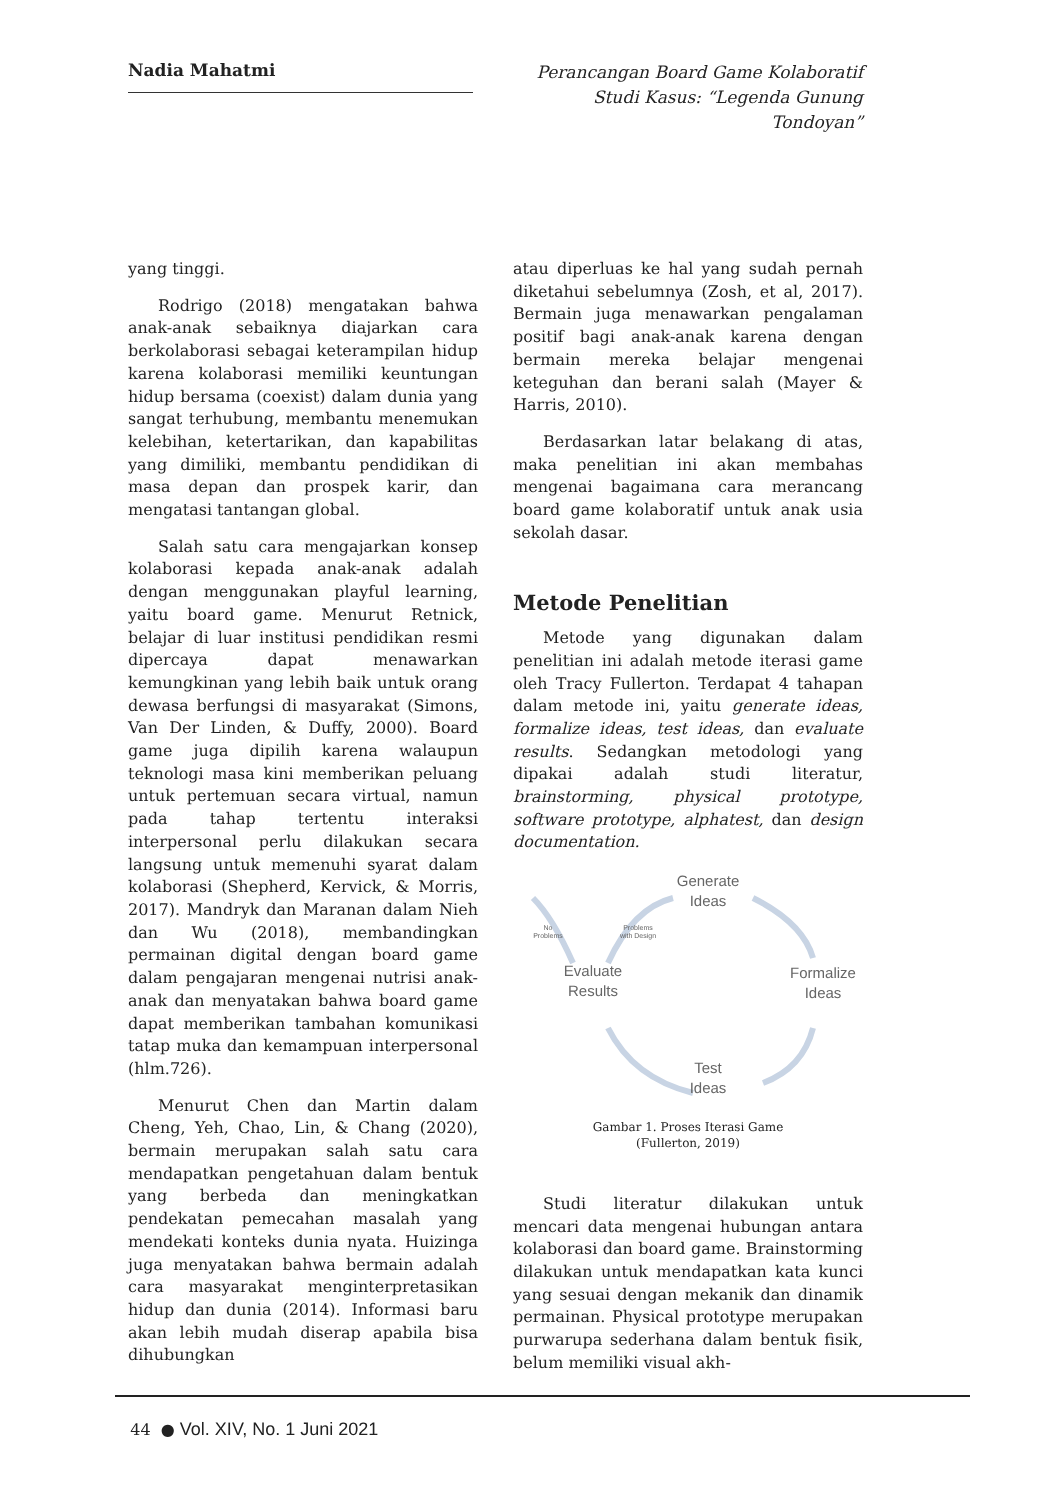Nadia Mahatmi
Perancangan Board Game Kolaboratif Studi Kasus: “Legenda Gunung Tondoyan”
yang tinggi.
Rodrigo (2018) mengatakan bahwa anak-anak sebaiknya diajarkan cara berkolaborasi sebagai keterampilan hidup karena kolaborasi memiliki keuntungan hidup bersama (coexist) dalam dunia yang sangat terhubung, membantu menemukan kelebihan, ketertarikan, dan kapabilitas yang dimiliki, membantu pendidikan di masa depan dan prospek karir, dan mengatasi tantangan global.
Salah satu cara mengajarkan konsep kolaborasi kepada anak-anak adalah dengan menggunakan playful learning, yaitu board game. Menurut Retnick, belajar di luar institusi pendidikan resmi dipercaya dapat menawarkan kemungkinan yang lebih baik untuk orang dewasa berfungsi di masyarakat (Simons, Van Der Linden, & Duffy, 2000). Board game juga dipilih karena walaupun teknologi masa kini memberikan peluang untuk pertemuan secara virtual, namun pada tahap tertentu interaksi interpersonal perlu dilakukan secara langsung untuk memenuhi syarat dalam kolaborasi (Shepherd, Kervick, & Morris, 2017). Mandryk dan Maranan dalam Nieh dan Wu (2018), membandingkan permainan digital dengan board game dalam pengajaran mengenai nutrisi anak-anak dan menyatakan bahwa board game dapat memberikan tambahan komunikasi tatap muka dan kemampuan interpersonal (hlm.726).
Menurut Chen dan Martin dalam Cheng, Yeh, Chao, Lin, & Chang (2020), bermain merupakan salah satu cara mendapatkan pengetahuan dalam bentuk yang berbeda dan meningkatkan pendekatan pemecahan masalah yang mendekati konteks dunia nyata. Huizinga juga menyatakan bahwa bermain adalah cara masyarakat menginterpretasikan hidup dan dunia (2014). Informasi baru akan lebih mudah diserap apabila bisa dihubungkan
atau diperluas ke hal yang sudah pernah diketahui sebelumnya (Zosh, et al, 2017). Bermain juga menawarkan pengalaman positif bagi anak-anak karena dengan bermain mereka belajar mengenai keteguhan dan berani salah (Mayer & Harris, 2010).
Berdasarkan latar belakang di atas, maka penelitian ini akan membahas mengenai bagaimana cara merancang board game kolaboratif untuk anak usia sekolah dasar.
Metode Penelitian
Metode yang digunakan dalam penelitian ini adalah metode iterasi game oleh Tracy Fullerton. Terdapat 4 tahapan dalam metode ini, yaitu generate ideas, formalize ideas, test ideas, dan evaluate results. Sedangkan metodologi yang dipakai adalah studi literatur, brainstorming, physical prototype, software prototype, alphatest, dan design documentation.
Generate
Ideas
Formalize
Ideas
Test
Ideas
Evaluate
Results
No
Problems
Problems
with Design
Gambar 1. Proses Iterasi Game
(Fullerton, 2019)
Studi literatur dilakukan untuk mencari data mengenai hubungan antara kolaborasi dan board game. Brainstorming dilakukan untuk mendapatkan kata kunci yang sesuai dengan mekanik dan dinamik permainan. Physical prototype merupakan purwarupa sederhana dalam bentuk fisik, belum memiliki visual akh-
44 ● Vol. XIV, No. 1 Juni 2021